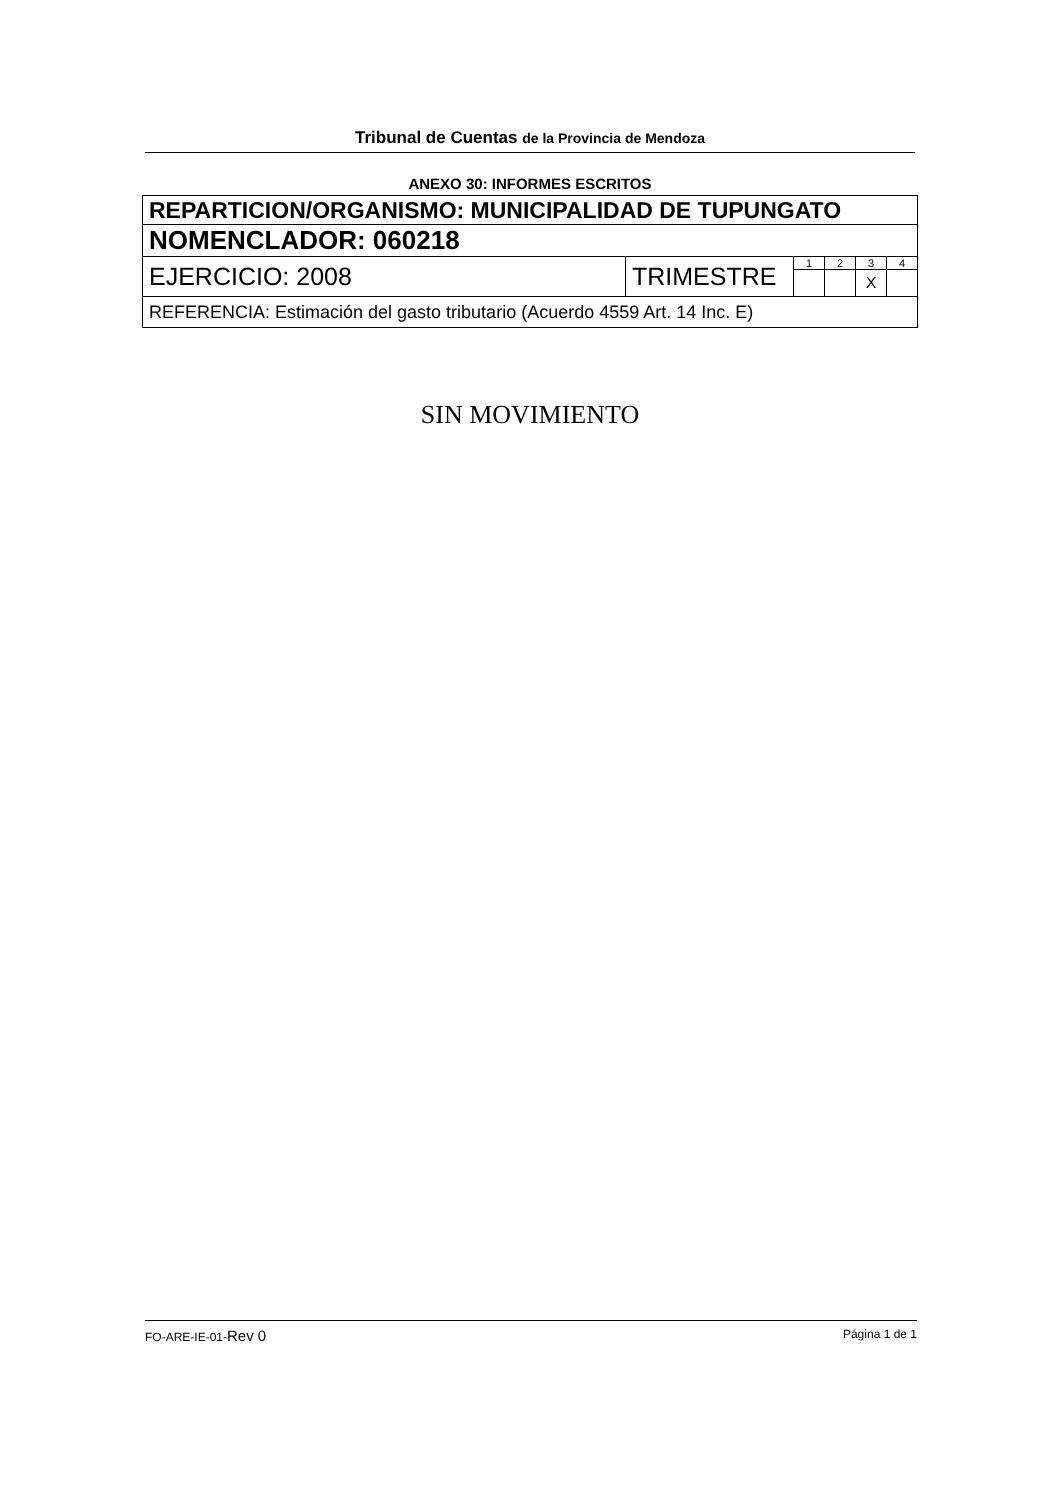Tribunal de Cuentas de la Provincia de Mendoza
ANEXO 30: INFORMES ESCRITOS
| REPARTICION/ORGANISMO: MUNICIPALIDAD DE TUPUNGATO | | | | | |
| NOMENCLADOR: 060218 | | | | | |
| EJERCICIO: 2008 | TRIMESTRE | 1 | 2 | 3 | 4 |
| | | | | X | |
| REFERENCIA: Estimación del gasto tributario (Acuerdo 4559 Art. 14 Inc. E) | | | | | |
SIN MOVIMIENTO
FO-ARE-IE-01-Rev 0 Página 1 de 1